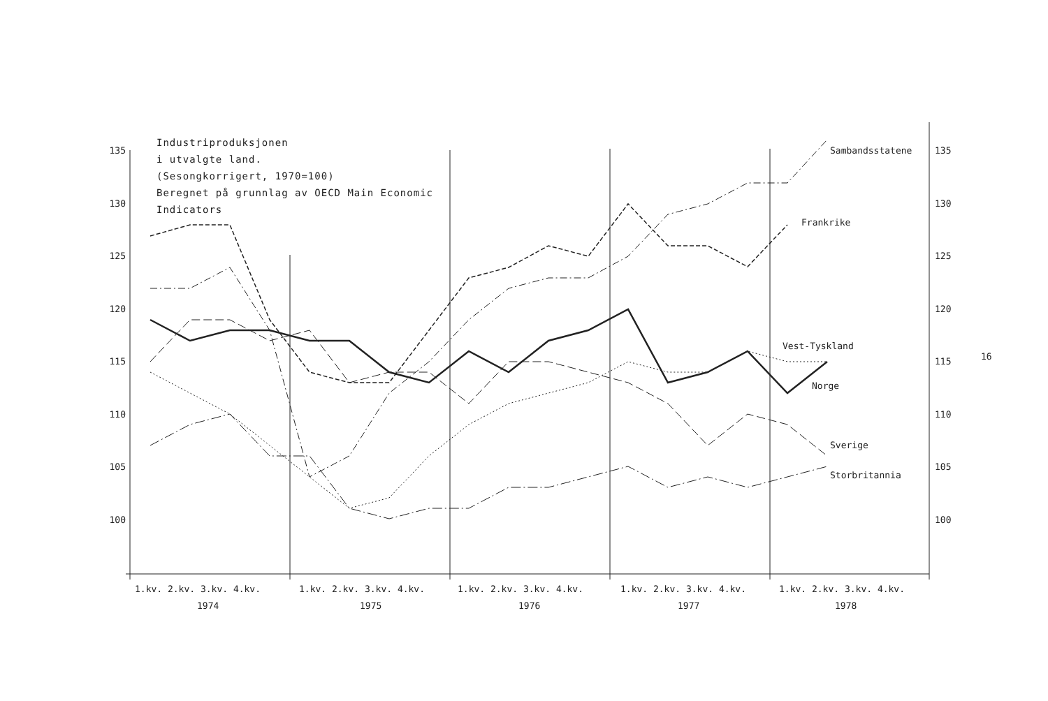Industriproduksjonen
i utvalgte land.
(Sesongkorrigert, 1970=100)
Beregnet på grunnlag av OECD Main Economic
Indicators
135
130
125
120
115
110
105
100
135
130
125
120
115
110
105
100
Sambandsstatene
Frankrike
Vest-Tyskland
Norge
Sverige
Storbritannia
16
1.kv. 2.kv. 3.kv. 4.kv.
1.kv. 2.kv. 3.kv. 4.kv.
1.kv. 2.kv. 3.kv. 4.kv.
1.kv. 2.kv. 3.kv. 4.kv.
1.kv. 2.kv. 3.kv. 4.kv.
1974
1975
1976
1977
1978